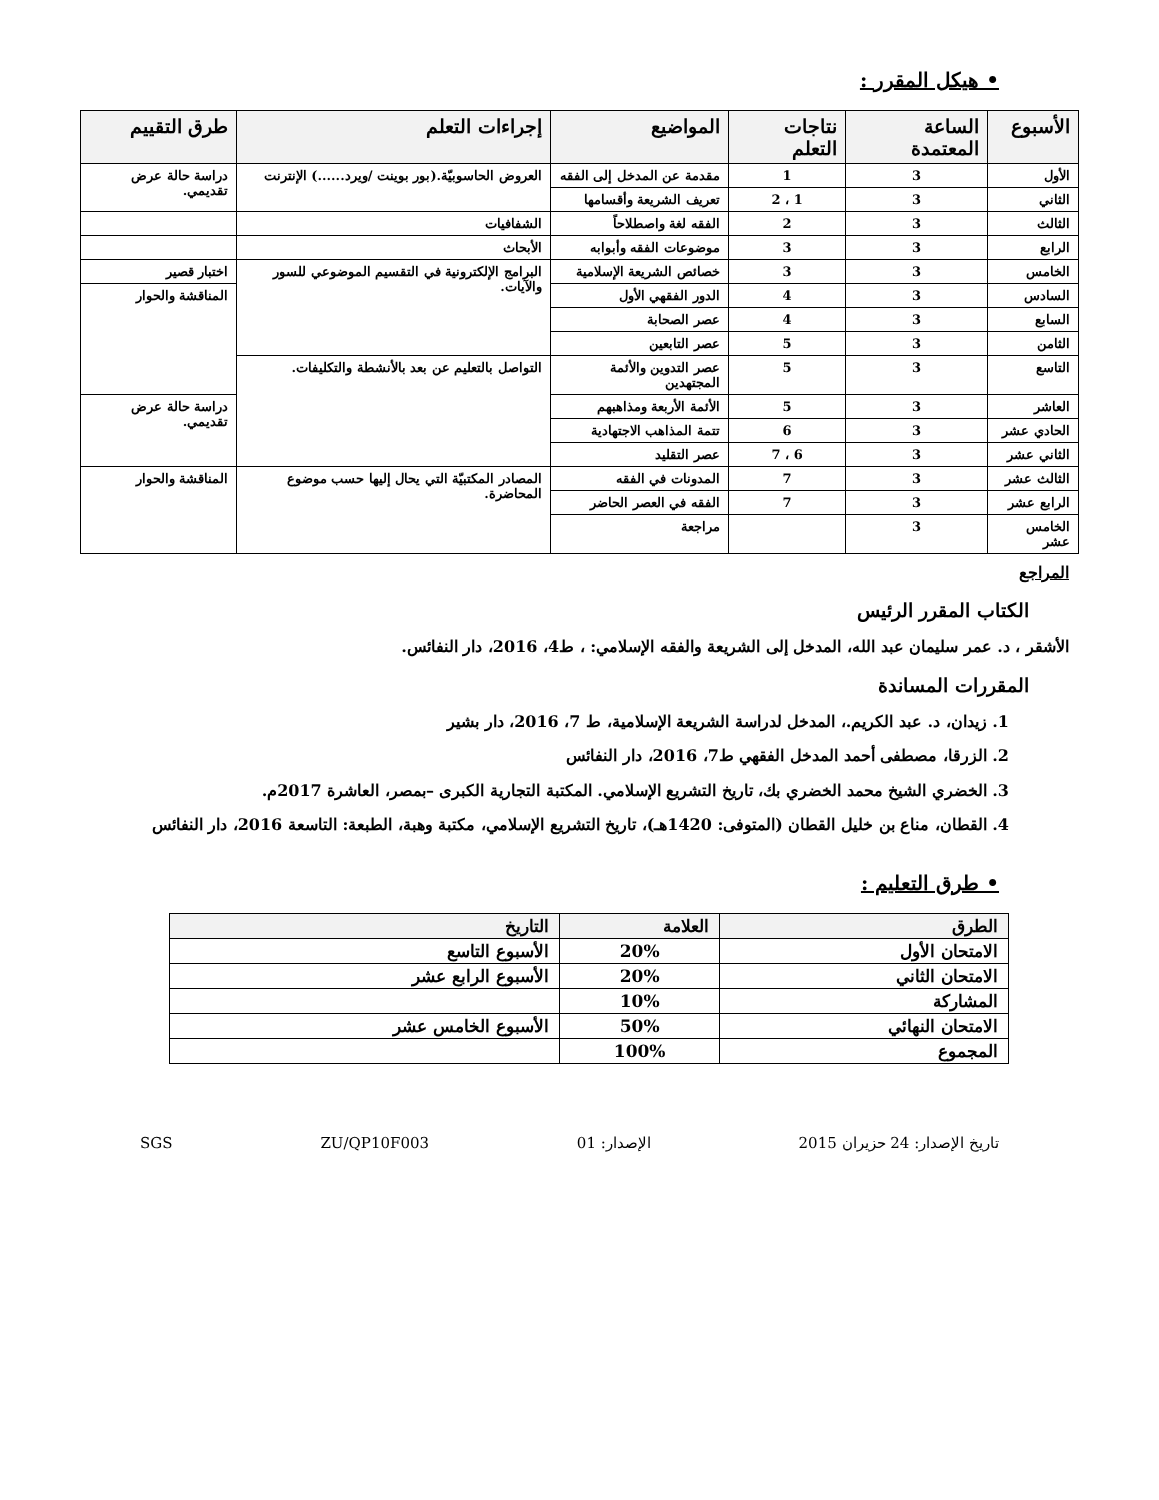• هيكل المقرر :
| الأسبوع | الساعة المعتمدة | نتاجات التعلم | المواضيع | إجراءات التعلم | طرق التقييم |
| --- | --- | --- | --- | --- | --- |
| الأول | 3 | 1 | مقدمة عن المدخل إلى الفقه | العروض الحاسوبيّة.(بور بوينت /ويرد......) الإنترنت | دراسة حالة عرض تقديمي. |
| الثاني | 3 | 1 ، 2 | تعريف الشريعة وأقسامها | | |
| الثالث | 3 | 2 | الفقه لغة واصطلاحاً | الشفافيات | |
| الرابع | 3 | 3 | موضوعات الفقه وأبوابه | الأبحاث | |
| الخامس | 3 | 3 | خصائص الشريعة الإسلامية | البرامج الإلكترونية في التقسيم الموضوعي للسور والآيات. | اختبار قصير |
| السادس | 3 | 4 | الدور الفقهي الأول | | المناقشة والحوار |
| السابع | 3 | 4 | عصر الصحابة | | |
| الثامن | 3 | 5 | عصر التابعين | | |
| التاسع | 3 | 5 | عصر التدوين والأئمة المجتهدين | التواصل بالتعليم عن بعد بالأنشطة والتكليفات. | |
| العاشر | 3 | 5 | الأئمة الأربعة ومذاهبهم | | دراسة حالة عرض تقديمي. |
| الحادي عشر | 3 | 6 | تتمة المذاهب الاجتهادية | | |
| الثاني عشر | 3 | 6 ، 7 | عصر التقليد | | |
| الثالث عشر | 3 | 7 | المدونات في الفقه | المصادر المكتبيّة التي يحال إليها حسب موضوع المحاضرة. | المناقشة والحوار |
| الرابع عشر | 3 | 7 | الفقه في العصر الحاضر | | |
| الخامس عشر | 3 | | مراجعة | | |
المراجع
الكتاب المقرر الرئيس
الأشقر ، د. عمر سليمان عبد الله، المدخل إلى الشريعة والفقه الإسلامي: ، ط4، 2016، دار النفائس.
المقررات المساندة
1. زيدان، د. عبد الكريم.، المدخل لدراسة الشريعة الإسلامية، ط 7، 2016، دار بشير
2. الزرقا، مصطفى أحمد المدخل الفقهي ط7، 2016، دار النفائس
3. الخضري الشيخ محمد الخضري بك، تاريخ التشريع الإسلامي. المكتبة التجارية الكبرى –بمصر، العاشرة 2017م.
4. القطان، مناع بن خليل القطان (المتوفى: 1420هـ)، تاريخ التشريع الإسلامي، مكتبة وهبة، الطبعة: التاسعة 2016، دار النفائس
• طرق التعليم :
| الطرق | العلامة | التاريخ |
| --- | --- | --- |
| الامتحان الأول | 20% | الأسبوع التاسع |
| الامتحان الثاني | 20% | الأسبوع الرابع عشر |
| المشاركة | 10% | |
| الامتحان النهائي | 50% | الأسبوع الخامس عشر |
| المجموع | 100% | |
تاريخ الإصدار: 24 حزيران 2015 الإصدار: 01 ZU/QP10F003 SGS